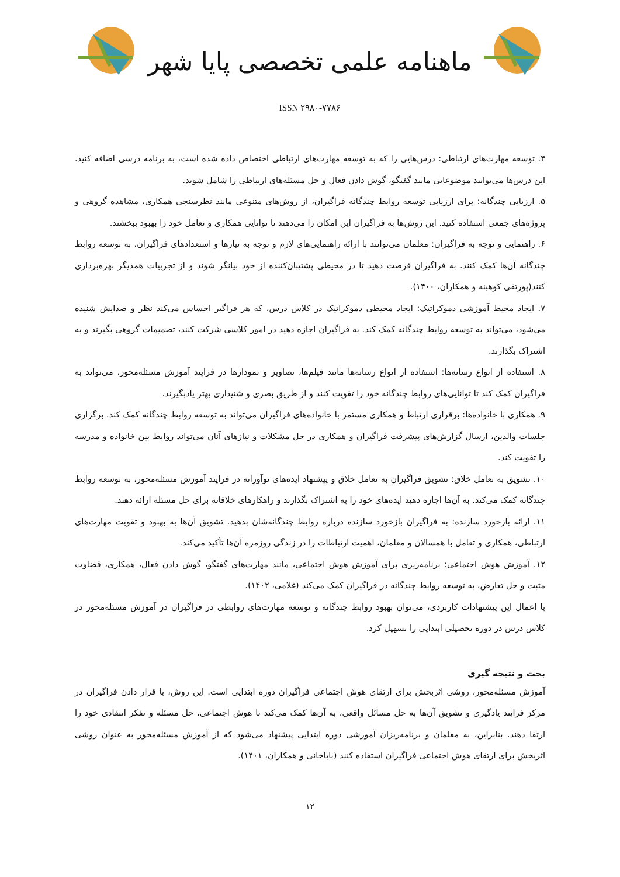ماهنامه علمی تخصصی پایا شهر
ISSN ۲۹۸۰-۷۷۸۶
۴. توسعه مهارت‌های ارتباطی: درس‌هایی را که به توسعه مهارت‌های ارتباطی اختصاص داده شده است، به برنامه درسی اضافه کنید. این درس‌ها می‌توانند موضوعاتی مانند گفتگو، گوش دادن فعال و حل مسئله‌های ارتباطی را شامل شوند.
۵. ارزیابی چندگانه: برای ارزیابی توسعه روابط چندگانه فراگیران، از روش‌های متنوعی مانند نظرسنجی همکاری، مشاهده گروهی و پروژه‌های جمعی استفاده کنید. این روش‌ها به فراگیران این امکان را می‌دهند تا توانایی همکاری و تعامل خود را بهبود ببخشند.
۶. راهنمایی و توجه به فراگیران: معلمان می‌توانند با ارائه راهنمایی‌های لازم و توجه به نیازها و استعدادهای فراگیران، به توسعه روابط چندگانه آن‌ها کمک کنند. به فراگیران فرصت دهید تا در محیطی پشتیبان‌کننده از خود بیانگر شوند و از تجربیات همدیگر بهره‌برداری کنند(پورتقی کوهبنه و همکاران، ۱۴۰۰).
۷. ایجاد محیط آموزشی دموکراتیک: ایجاد محیطی دموکراتیک در کلاس درس، که هر فراگیر احساس می‌کند نظر و صدایش شنیده می‌شود، می‌تواند به توسعه روابط چندگانه کمک کند. به فراگیران اجازه دهید در امور کلاسی شرکت کنند، تصمیمات گروهی بگیرند و به اشتراک بگذارند.
۸. استفاده از انواع رسانه‌ها: استفاده از انواع رسانه‌ها مانند فیلم‌ها، تصاویر و نمودارها در فرایند آموزش مسئله‌محور، می‌تواند به فراگیران کمک کند تا توانایی‌های روابط چندگانه خود را تقویت کنند و از طریق بصری و شنیداری بهتر یادبگیرند.
۹. همکاری با خانواده‌ها: برقراری ارتباط و همکاری مستمر با خانواده‌های فراگیران می‌تواند به توسعه روابط چندگانه کمک کند. برگزاری جلسات والدین، ارسال گزارش‌های پیشرفت فراگیران و همکاری در حل مشکلات و نیازهای آنان می‌تواند روابط بین خانواده و مدرسه را تقویت کند.
۱۰. تشویق به تعامل خلاق: تشویق فراگیران به تعامل خلاق و پیشنهاد ایده‌های نوآورانه در فرایند آموزش مسئله‌محور، به توسعه روابط چندگانه کمک می‌کند. به آن‌ها اجازه دهید ایده‌های خود را به اشتراک بگذارند و راهکارهای خلاقانه برای حل مسئله ارائه دهند.
۱۱. ارائه بازخورد سازنده: به فراگیران بازخورد سازنده درباره روابط چندگانه‌شان بدهید. تشویق آن‌ها به بهبود و تقویت مهارت‌های ارتباطی، همکاری و تعامل با همسالان و معلمان، اهمیت ارتباطات را در زندگی روزمره آن‌ها تأکید می‌کند.
۱۲. آموزش هوش اجتماعی: برنامه‌ریزی برای آموزش هوش اجتماعی، مانند مهارت‌های گفتگو، گوش دادن فعال، همکاری، قضاوت مثبت و حل تعارض، به توسعه روابط چندگانه در فراگیران کمک می‌کند (غلامی، ۱۴۰۲).
با اعمال این پیشنهادات کاربردی، می‌توان بهبود روابط چندگانه و توسعه مهارت‌های روابطی در فراگیران در آموزش مسئله‌محور در کلاس درس در دوره تحصیلی ابتدایی را تسهیل کرد.
بحث و نتیجه گیری
آموزش مسئله‌محور، روشی اثربخش برای ارتقای هوش اجتماعی فراگیران دوره ابتدایی است. این روش، با قرار دادن فراگیران در مرکز فرایند یادگیری و تشویق آن‌ها به حل مسائل واقعی، به آن‌ها کمک می‌کند تا هوش اجتماعی، حل مسئله و تفکر انتقادی خود را ارتقا دهند. بنابراین، به معلمان و برنامه‌ریزان آموزشی دوره ابتدایی پیشنهاد می‌شود که از آموزش مسئله‌محور به عنوان روشی اثربخش برای ارتقای هوش اجتماعی فراگیران استفاده کنند (باباخانی و همکاران، ۱۴۰۱).
۱۲